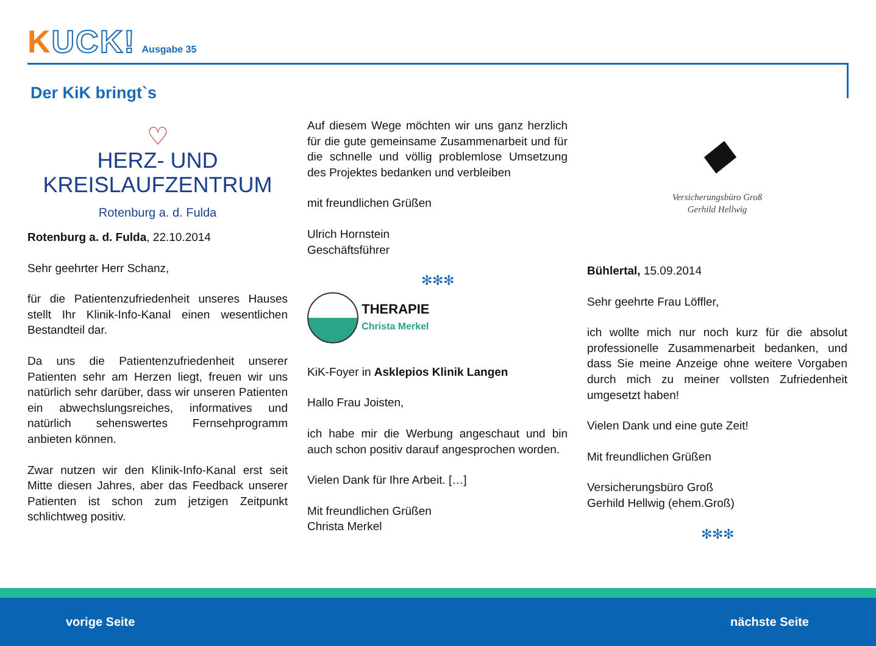KUCK! Ausgabe 35
Der KiK bringt`s
♡
HERZ- UND
KREISLAUFZENTRUM
Rotenburg a. d. Fulda
Rotenburg a. d. Fulda, 22.10.2014
Sehr geehrter Herr Schanz,
für die Patientenzufriedenheit unseres Hauses stellt Ihr Klinik-Info-Kanal einen wesentlichen Bestandteil dar.
Da uns die Patientenzufriedenheit unserer Patienten sehr am Herzen liegt, freuen wir uns natürlich sehr darüber, dass wir unseren Patienten ein abwechslungsreiches, informatives und natürlich sehenswertes Fernsehprogramm anbieten können.
Zwar nutzen wir den Klinik-Info-Kanal erst seit Mitte diesen Jahres, aber das Feedback unserer Patienten ist schon zum jetzigen Zeitpunkt schlichtweg positiv.
Auf diesem Wege möchten wir uns ganz herzlich für die gute gemeinsame Zusammenarbeit und für die schnelle und völlig problemlose Umsetzung des Projektes bedanken und verbleiben
mit freundlichen Grüßen
Ulrich Hornstein
Geschäftsführer
✻✻✻
THERAPIE
Christa Merkel
KiK-Foyer in Asklepios Klinik Langen
Hallo Frau Joisten,
ich habe mir die Werbung angeschaut und bin auch schon positiv darauf angesprochen worden.
Vielen Dank für Ihre Arbeit. […]
Mit freundlichen Grüßen
Christa Merkel
◆
Versicherungsbüro Groß
Gerhild Hellwig
Bühlertal, 15.09.2014
Sehr geehrte Frau Löffler,
ich wollte mich nur noch kurz für die absolut professionelle Zusammenarbeit bedanken, und dass Sie meine Anzeige ohne weitere Vorgaben durch mich zu meiner vollsten Zufriedenheit umgesetzt haben!
Vielen Dank und eine gute Zeit!
Mit freundlichen Grüßen
Versicherungsbüro Groß
Gerhild Hellwig (ehem.Groß)
✻✻✻
vorige Seite nächste Seite